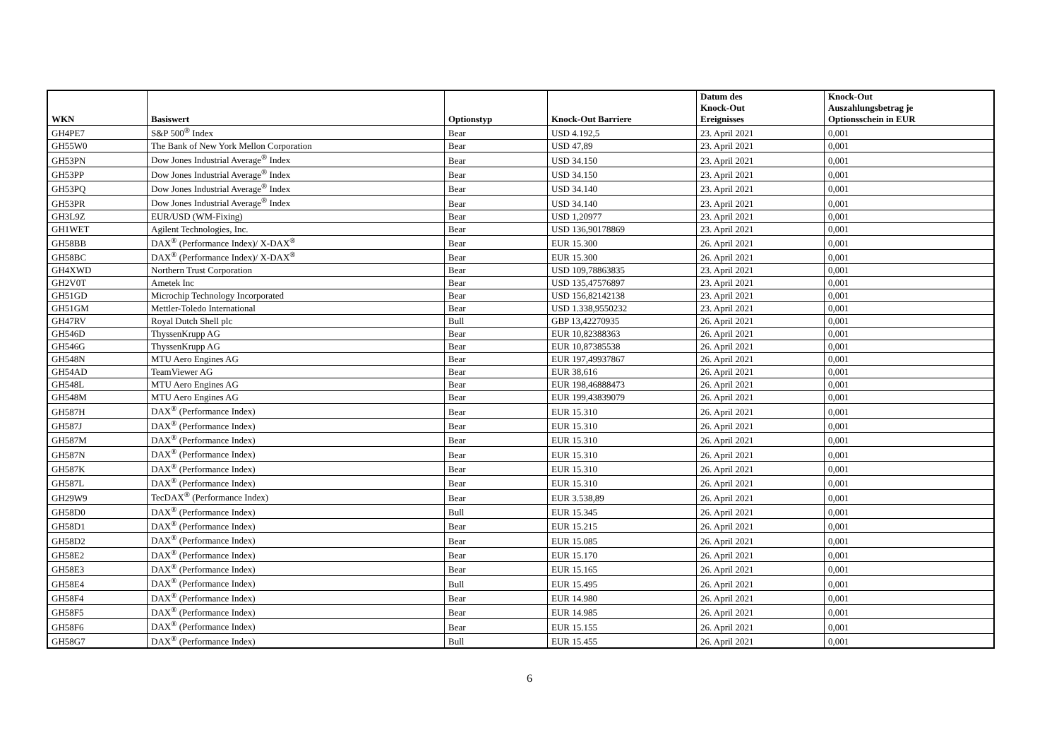| WKN | Basiswert | Optionstyp | Knock-Out Barriere | Datum des Knock-Out Ereignisses | Knock-Out Auszahlungsbetrag je Optionsschein in EUR |
| --- | --- | --- | --- | --- | --- |
| GH4PE7 | S&P 500<sup>®</sup> Index | Bear | USD 4.192,5 | 23. April 2021 | 0,001 |
| GH55W0 | The Bank of New York Mellon Corporation | Bear | USD 47,89 | 23. April 2021 | 0,001 |
| GH53PN | Dow Jones Industrial Average<sup>®</sup> Index | Bear | USD 34.150 | 23. April 2021 | 0,001 |
| GH53PP | Dow Jones Industrial Average<sup>®</sup> Index | Bear | USD 34.150 | 23. April 2021 | 0,001 |
| GH53PQ | Dow Jones Industrial Average<sup>®</sup> Index | Bear | USD 34.140 | 23. April 2021 | 0,001 |
| GH53PR | Dow Jones Industrial Average<sup>®</sup> Index | Bear | USD 34.140 | 23. April 2021 | 0,001 |
| GH3L9Z | EUR/USD (WM-Fixing) | Bear | USD 1,20977 | 23. April 2021 | 0,001 |
| GH1WET | Agilent Technologies, Inc. | Bear | USD 136,90178869 | 23. April 2021 | 0,001 |
| GH58BB | DAX<sup>®</sup> (Performance Index)/ X-DAX<sup>®</sup> | Bear | EUR 15.300 | 26. April 2021 | 0,001 |
| GH58BC | DAX<sup>®</sup> (Performance Index)/ X-DAX<sup>®</sup> | Bear | EUR 15.300 | 26. April 2021 | 0,001 |
| GH4XWD | Northern Trust Corporation | Bear | USD 109,78863835 | 23. April 2021 | 0,001 |
| GH2V0T | Ametek Inc | Bear | USD 135,47576897 | 23. April 2021 | 0,001 |
| GH51GD | Microchip Technology Incorporated | Bear | USD 156,82142138 | 23. April 2021 | 0,001 |
| GH51GM | Mettler-Toledo International | Bear | USD 1.338,9550232 | 23. April 2021 | 0,001 |
| GH47RV | Royal Dutch Shell plc | Bull | GBP 13,42270935 | 26. April 2021 | 0,001 |
| GH546D | ThyssenKrupp AG | Bear | EUR 10,82388363 | 26. April 2021 | 0,001 |
| GH546G | ThyssenKrupp AG | Bear | EUR 10,87385538 | 26. April 2021 | 0,001 |
| GH548N | MTU Aero Engines AG | Bear | EUR 197,49937867 | 26. April 2021 | 0,001 |
| GH54AD | TeamViewer AG | Bear | EUR 38,616 | 26. April 2021 | 0,001 |
| GH548L | MTU Aero Engines AG | Bear | EUR 198,46888473 | 26. April 2021 | 0,001 |
| GH548M | MTU Aero Engines AG | Bear | EUR 199,43839079 | 26. April 2021 | 0,001 |
| GH587H | DAX<sup>®</sup> (Performance Index) | Bear | EUR 15.310 | 26. April 2021 | 0,001 |
| GH587J | DAX<sup>®</sup> (Performance Index) | Bear | EUR 15.310 | 26. April 2021 | 0,001 |
| GH587M | DAX<sup>®</sup> (Performance Index) | Bear | EUR 15.310 | 26. April 2021 | 0,001 |
| GH587N | DAX<sup>®</sup> (Performance Index) | Bear | EUR 15.310 | 26. April 2021 | 0,001 |
| GH587K | DAX<sup>®</sup> (Performance Index) | Bear | EUR 15.310 | 26. April 2021 | 0,001 |
| GH587L | DAX<sup>®</sup> (Performance Index) | Bear | EUR 15.310 | 26. April 2021 | 0,001 |
| GH29W9 | TecDAX<sup>®</sup> (Performance Index) | Bear | EUR 3.538,89 | 26. April 2021 | 0,001 |
| GH58D0 | DAX<sup>®</sup> (Performance Index) | Bull | EUR 15.345 | 26. April 2021 | 0,001 |
| GH58D1 | DAX<sup>®</sup> (Performance Index) | Bear | EUR 15.215 | 26. April 2021 | 0,001 |
| GH58D2 | DAX<sup>®</sup> (Performance Index) | Bear | EUR 15.085 | 26. April 2021 | 0,001 |
| GH58E2 | DAX<sup>®</sup> (Performance Index) | Bear | EUR 15.170 | 26. April 2021 | 0,001 |
| GH58E3 | DAX<sup>®</sup> (Performance Index) | Bear | EUR 15.165 | 26. April 2021 | 0,001 |
| GH58E4 | DAX<sup>®</sup> (Performance Index) | Bull | EUR 15.495 | 26. April 2021 | 0,001 |
| GH58F4 | DAX<sup>®</sup> (Performance Index) | Bear | EUR 14.980 | 26. April 2021 | 0,001 |
| GH58F5 | DAX<sup>®</sup> (Performance Index) | Bear | EUR 14.985 | 26. April 2021 | 0,001 |
| GH58F6 | DAX<sup>®</sup> (Performance Index) | Bear | EUR 15.155 | 26. April 2021 | 0,001 |
| GH58G7 | DAX<sup>®</sup> (Performance Index) | Bull | EUR 15.455 | 26. April 2021 | 0,001 |
6